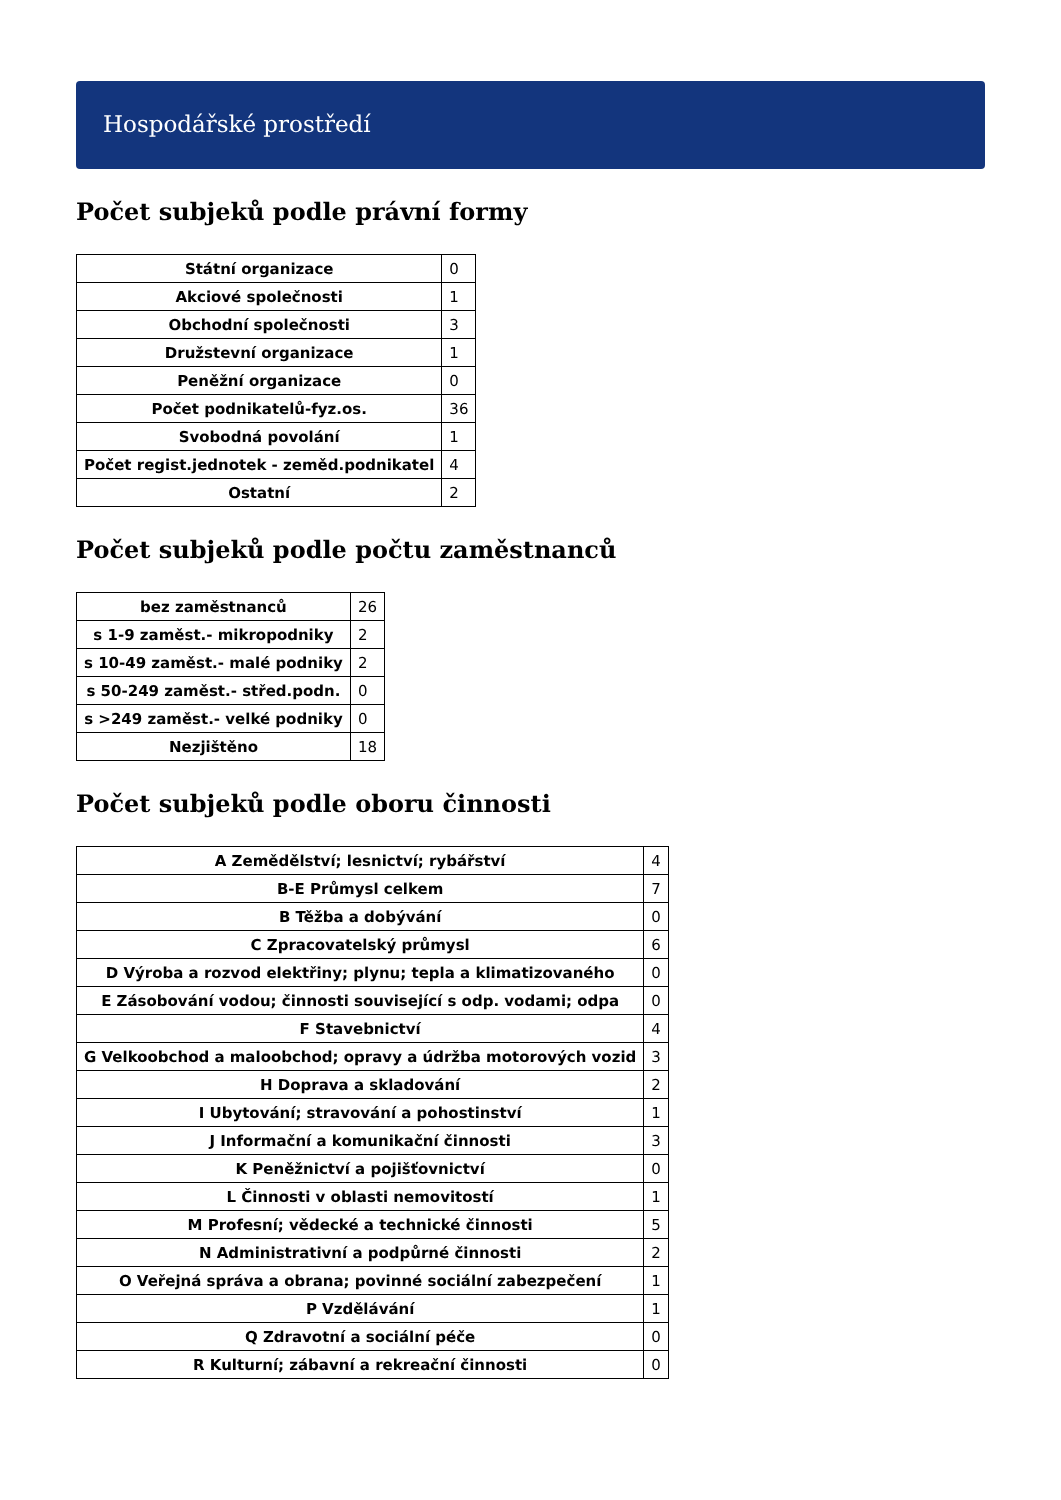Hospodářské prostředí
Počet subjeků podle právní formy
| Státní organizace | 0 |
| Akciové společnosti | 1 |
| Obchodní společnosti | 3 |
| Družstevní organizace | 1 |
| Peněžní organizace | 0 |
| Počet podnikatelů-fyz.os. | 36 |
| Svobodná povolání | 1 |
| Počet regist.jednotek - zeměd.podnikatel | 4 |
| Ostatní | 2 |
Počet subjeků podle počtu zaměstnanců
| bez zaměstnanců | 26 |
| s 1-9 zaměst.- mikropodniky | 2 |
| s 10-49 zaměst.- malé podniky | 2 |
| s 50-249 zaměst.- střed.podn. | 0 |
| s >249 zaměst.- velké podniky | 0 |
| Nezjištěno | 18 |
Počet subjeků podle oboru činnosti
| A Zemědělství; lesnictví; rybářství | 4 |
| B-E Průmysl celkem | 7 |
| B Těžba a dobývání | 0 |
| C Zpracovatelský průmysl | 6 |
| D Výroba a rozvod elektřiny; plynu; tepla a klimatizovaného | 0 |
| E Zásobování vodou; činnosti související s odp. vodami; odpa | 0 |
| F Stavebnictví | 4 |
| G Velkoobchod a maloobchod; opravy a údržba motorových vozid | 3 |
| H Doprava a skladování | 2 |
| I Ubytování; stravování a pohostinství | 1 |
| J Informační a komunikační činnosti | 3 |
| K Peněžnictví a pojišťovnictví | 0 |
| L Činnosti v oblasti nemovitostí | 1 |
| M Profesní; vědecké a technické činnosti | 5 |
| N Administrativní a podpůrné činnosti | 2 |
| O Veřejná správa a obrana; povinné sociální zabezpečení | 1 |
| P Vzdělávání | 1 |
| Q Zdravotní a sociální péče | 0 |
| R Kulturní; zábavní a rekreační činnosti | 0 |